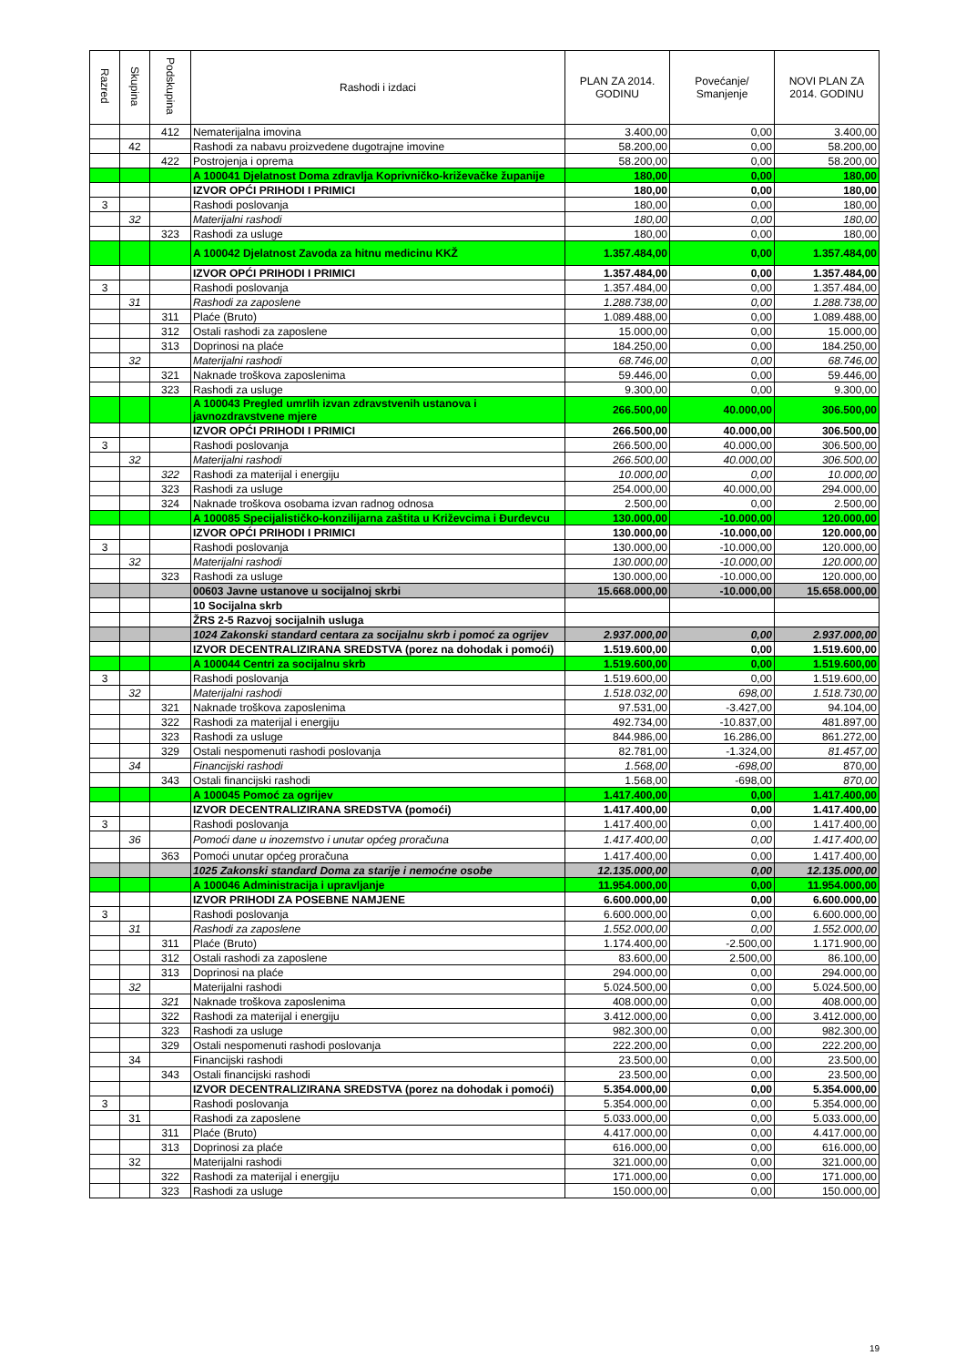| Razred | Skupina | Podskupina | Rashodi i izdaci | PLAN ZA 2014. GODINU | Povećanje/ Smanjenje | NOVI PLAN ZA 2014. GODINU |
| --- | --- | --- | --- | --- | --- | --- |
| | | 412 | Nematerijalna imovina | 3.400,00 | 0,00 | 3.400,00 |
| | 42 | | Rashodi za nabavu proizvedene dugotrajne imovine | 58.200,00 | 0,00 | 58.200,00 |
| | | 422 | Postrojenja i oprema | 58.200,00 | 0,00 | 58.200,00 |
| | | | A 100041 Djelatnost Doma zdravlja Koprivničko-križevačke županije | 180,00 | 0,00 | 180,00 |
| | | | IZVOR OPĆI PRIHODI I PRIMICI | 180,00 | 0,00 | 180,00 |
| 3 | | | Rashodi poslovanja | 180,00 | 0,00 | 180,00 |
| | 32 | | Materijalni rashodi | 180,00 | 0,00 | 180,00 |
| | | 323 | Rashodi za usluge | 180,00 | 0,00 | 180,00 |
| | | | A 100042 Djelatnost Zavoda za hitnu medicinu KKŽ | 1.357.484,00 | 0,00 | 1.357.484,00 |
| | | | IZVOR OPĆI PRIHODI I PRIMICI | 1.357.484,00 | 0,00 | 1.357.484,00 |
| 3 | | | Rashodi poslovanja | 1.357.484,00 | 0,00 | 1.357.484,00 |
| | 31 | | Rashodi za zaposlene | 1.288.738,00 | 0,00 | 1.288.738,00 |
| | | 311 | Plaće (Bruto) | 1.089.488,00 | 0,00 | 1.089.488,00 |
| | | 312 | Ostali rashodi za zaposlene | 15.000,00 | 0,00 | 15.000,00 |
| | | 313 | Doprinosi na plaće | 184.250,00 | 0,00 | 184.250,00 |
| | 32 | | Materijalni rashodi | 68.746,00 | 0,00 | 68.746,00 |
| | | 321 | Naknade troškova zaposlenima | 59.446,00 | 0,00 | 59.446,00 |
| | | 323 | Rashodi za usluge | 9.300,00 | 0,00 | 9.300,00 |
| | | | A 100043 Pregled umrlih izvan zdravstvenih ustanova i javnozdravstvene mjere | 266.500,00 | 40.000,00 | 306.500,00 |
| | | | IZVOR OPĆI PRIHODI I PRIMICI | 266.500,00 | 40.000,00 | 306.500,00 |
| 3 | | | Rashodi poslovanja | 266.500,00 | 40.000,00 | 306.500,00 |
| | 32 | | Materijalni rashodi | 266.500,00 | 40.000,00 | 306.500,00 |
| | | 322 | Rashodi za materijal i energiju | 10.000,00 | 0,00 | 10.000,00 |
| | | 323 | Rashodi za usluge | 254.000,00 | 40.000,00 | 294.000,00 |
| | | 324 | Naknade troškova osobama izvan radnog odnosa | 2.500,00 | 0,00 | 2.500,00 |
| | | | A 100085 Specijalističko-konzilijarna zaštita u Križevcima i Đurđevcu | 130.000,00 | -10.000,00 | 120.000,00 |
| | | | IZVOR OPĆI PRIHODI I PRIMICI | 130.000,00 | -10.000,00 | 120.000,00 |
| 3 | | | Rashodi poslovanja | 130.000,00 | -10.000,00 | 120.000,00 |
| | 32 | | Materijalni rashodi | 130.000,00 | -10.000,00 | 120.000,00 |
| | | 323 | Rashodi za usluge | 130.000,00 | -10.000,00 | 120.000,00 |
| | | | 00603 Javne ustanove u socijalnoj skrbi | 15.668.000,00 | -10.000,00 | 15.658.000,00 |
| | | | 10 Socijalna skrb | | | |
| | | | ŽRS 2-5 Razvoj socijalnih usluga | | | |
| | | | 1024 Zakonski standard centara za socijalnu skrb i pomoć za ogrijev | 2.937.000,00 | 0,00 | 2.937.000,00 |
| | | | IZVOR DECENTRALIZIRANA SREDSTVA (porez na dohodak i pomoći) | 1.519.600,00 | 0,00 | 1.519.600,00 |
| | | | A 100044 Centri za socijalnu skrb | 1.519.600,00 | 0,00 | 1.519.600,00 |
| 3 | | | Rashodi poslovanja | 1.519.600,00 | 0,00 | 1.519.600,00 |
| | 32 | | Materijalni rashodi | 1.518.032,00 | 698,00 | 1.518.730,00 |
| | | 321 | Naknade troškova zaposlenima | 97.531,00 | -3.427,00 | 94.104,00 |
| | | 322 | Rashodi za materijal i energiju | 492.734,00 | -10.837,00 | 481.897,00 |
| | | 323 | Rashodi za usluge | 844.986,00 | 16.286,00 | 861.272,00 |
| | | 329 | Ostali nespomenuti rashodi poslovanja | 82.781,00 | -1.324,00 | 81.457,00 |
| | 34 | | Financijski rashodi | 1.568,00 | -698,00 | 870,00 |
| | | 343 | Ostali financijski rashodi | 1.568,00 | -698,00 | 870,00 |
| | | | A 100045 Pomoć za ogrijev | 1.417.400,00 | 0,00 | 1.417.400,00 |
| | | | IZVOR DECENTRALIZIRANA SREDSTVA (pomoći) | 1.417.400,00 | 0,00 | 1.417.400,00 |
| 3 | | | Rashodi poslovanja | 1.417.400,00 | 0,00 | 1.417.400,00 |
| | 36 | | Pomoći dane u inozemstvo i unutar općeg proračuna | 1.417.400,00 | 0,00 | 1.417.400,00 |
| | | 363 | Pomoći unutar općeg proračuna | 1.417.400,00 | 0,00 | 1.417.400,00 |
| | | | 1025 Zakonski standard Doma za starije i nemoćne osobe | 12.135.000,00 | 0,00 | 12.135.000,00 |
| | | | A 100046 Administracija i upravljanje | 11.954.000,00 | 0,00 | 11.954.000,00 |
| | | | IZVOR PRIHODI ZA POSEBNE NAMJENE | 6.600.000,00 | 0,00 | 6.600.000,00 |
| 3 | | | Rashodi poslovanja | 6.600.000,00 | 0,00 | 6.600.000,00 |
| | 31 | | Rashodi za zaposlene | 1.552.000,00 | 0,00 | 1.552.000,00 |
| | | 311 | Plaće (Bruto) | 1.174.400,00 | -2.500,00 | 1.171.900,00 |
| | | 312 | Ostali rashodi za zaposlene | 83.600,00 | 2.500,00 | 86.100,00 |
| | | 313 | Doprinosi na plaće | 294.000,00 | 0,00 | 294.000,00 |
| | 32 | | Materijalni rashodi | 5.024.500,00 | 0,00 | 5.024.500,00 |
| | | 321 | Naknade troškova zaposlenima | 408.000,00 | 0,00 | 408.000,00 |
| | | 322 | Rashodi za materijal i energiju | 3.412.000,00 | 0,00 | 3.412.000,00 |
| | | 323 | Rashodi za usluge | 982.300,00 | 0,00 | 982.300,00 |
| | | 329 | Ostali nespomenuti rashodi poslovanja | 222.200,00 | 0,00 | 222.200,00 |
| | 34 | | Financijski rashodi | 23.500,00 | 0,00 | 23.500,00 |
| | | 343 | Ostali financijski rashodi | 23.500,00 | 0,00 | 23.500,00 |
| | | | IZVOR DECENTRALIZIRANA SREDSTVA (porez na dohodak i pomoći) | 5.354.000,00 | 0,00 | 5.354.000,00 |
| 3 | | | Rashodi poslovanja | 5.354.000,00 | 0,00 | 5.354.000,00 |
| | 31 | | Rashodi za zaposlene | 5.033.000,00 | 0,00 | 5.033.000,00 |
| | | 311 | Plaće (Bruto) | 4.417.000,00 | 0,00 | 4.417.000,00 |
| | | 313 | Doprinosi za plaće | 616.000,00 | 0,00 | 616.000,00 |
| | 32 | | Materijalni rashodi | 321.000,00 | 0,00 | 321.000,00 |
| | | 322 | Rashodi za materijal i energiju | 171.000,00 | 0,00 | 171.000,00 |
| | | 323 | Rashodi za usluge | 150.000,00 | 0,00 | 150.000,00 |
19